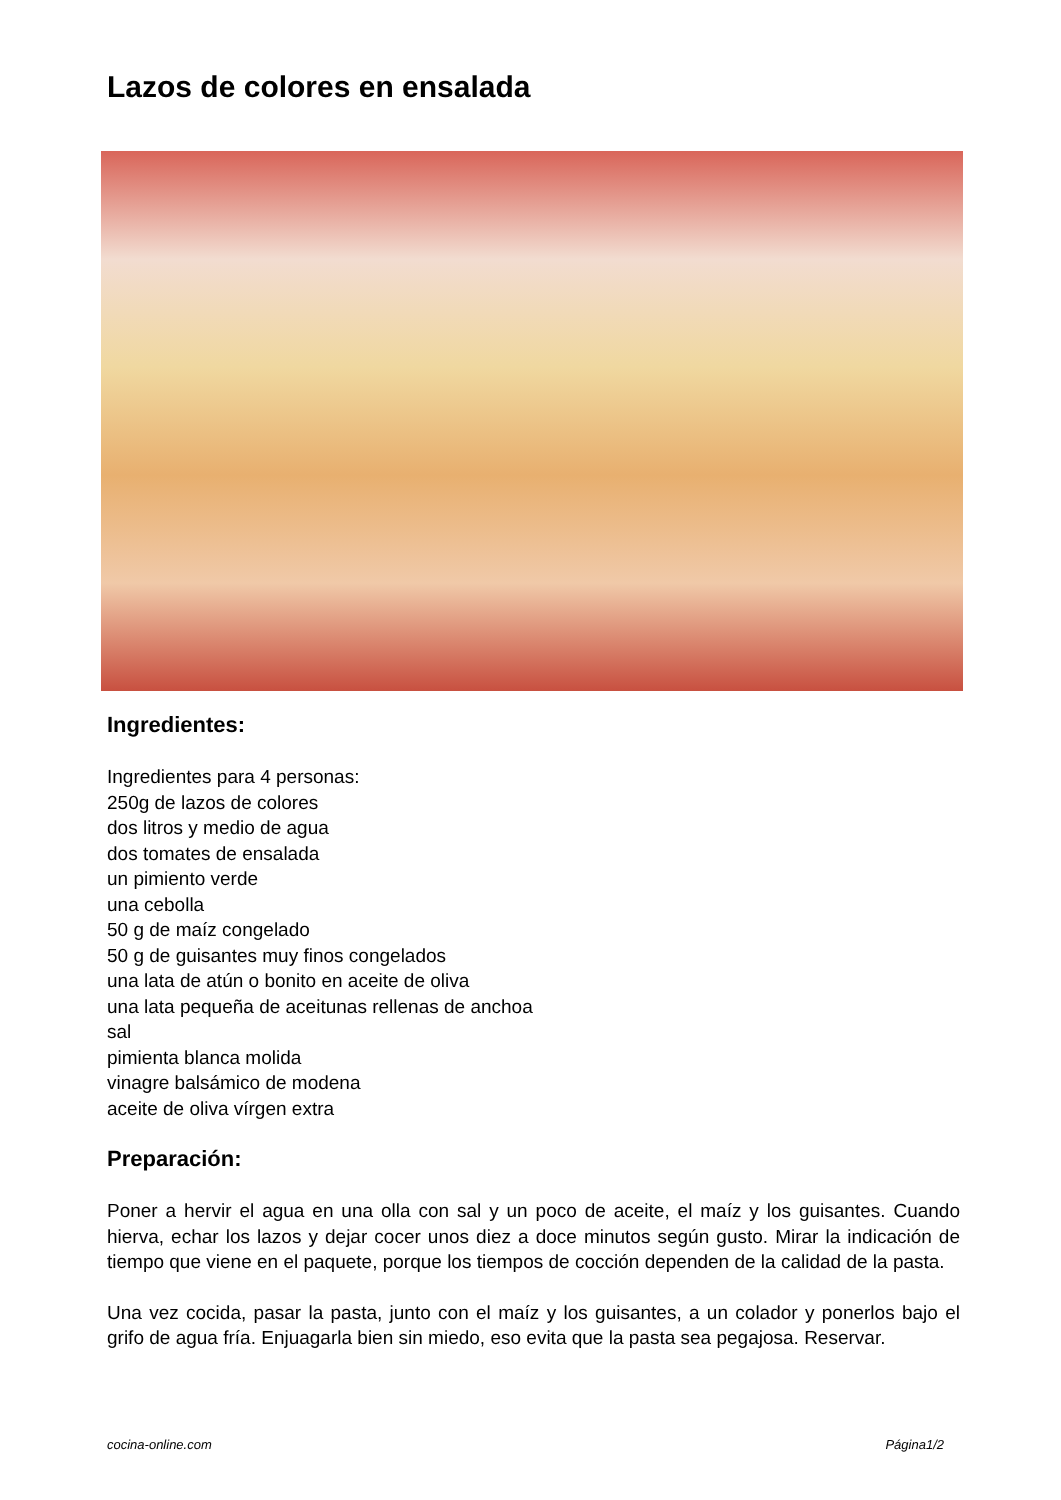Lazos de colores en ensalada
Ingredientes:
Ingredientes para 4 personas:
250g de lazos de colores
dos litros y medio de agua
dos tomates de ensalada
un pimiento verde
una cebolla
50 g de maíz congelado
50 g de guisantes muy finos congelados
una lata de atún o bonito en aceite de oliva
una lata pequeña de aceitunas rellenas de anchoa
sal
pimienta blanca molida
vinagre balsámico de modena
aceite de oliva vírgen extra
Preparación:
Poner a hervir el agua en una olla con sal y un poco de aceite, el maíz y los guisantes. Cuando hierva, echar los lazos y dejar cocer unos diez a doce minutos según gusto. Mirar la indicación de tiempo que viene en el paquete, porque los tiempos de cocción dependen de la calidad de la pasta.
Una vez cocida, pasar la pasta, junto con el maíz y los guisantes, a un colador y ponerlos bajo el grifo de agua fría. Enjuagarla bien sin miedo, eso evita que la pasta sea pegajosa. Reservar.
cocina-online.com Página1/2